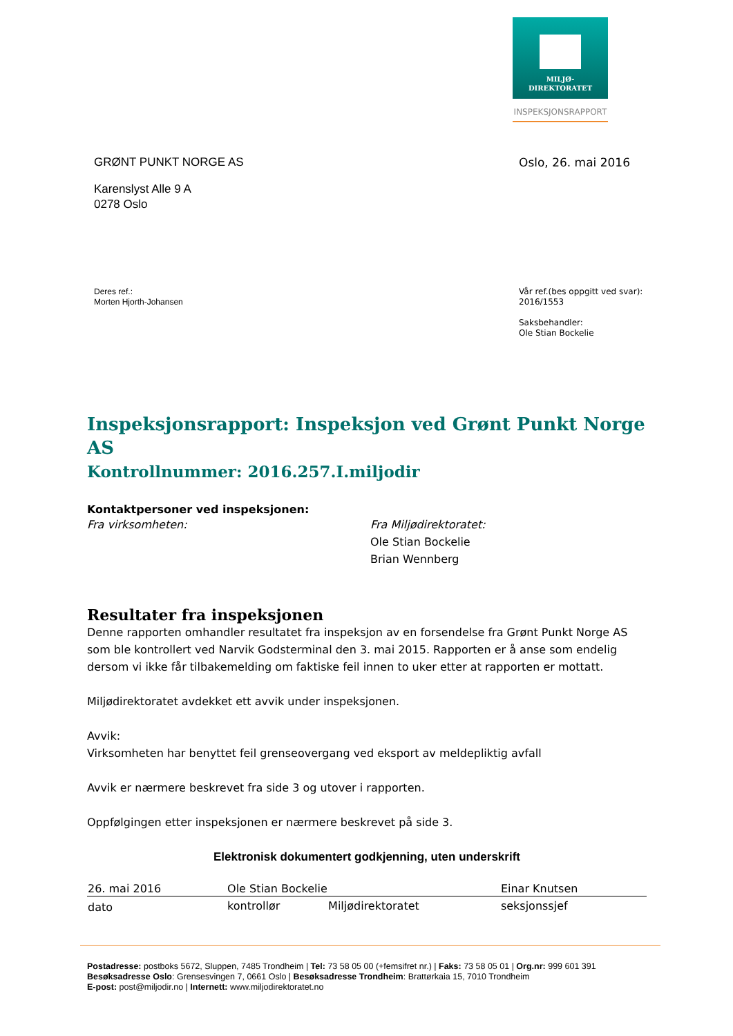MILJØ-
DIREKTORATET
INSPEKSJONSRAPPORT
GRØNT PUNKT NORGE AS Oslo, 26. mai 2016
Karenslyst Alle 9 A
0278 Oslo
Deres ref.:
Morten Hjorth-Johansen
Vår ref.(bes oppgitt ved svar):
2016/1553
Saksbehandler:
Ole Stian Bockelie
Inspeksjonsrapport: Inspeksjon ved Grønt Punkt Norge AS
Kontrollnummer: 2016.257.I.miljodir
Kontaktpersoner ved inspeksjonen:
Fra virksomheten: Fra Miljødirektoratet:
Ole Stian Bockelie
Brian Wennberg
Resultater fra inspeksjonen
Denne rapporten omhandler resultatet fra inspeksjon av en forsendelse fra Grønt Punkt Norge AS som ble kontrollert ved Narvik Godsterminal den 3. mai 2015. Rapporten er å anse som endelig dersom vi ikke får tilbakemelding om faktiske feil innen to uker etter at rapporten er mottatt.
Miljødirektoratet avdekket ett avvik under inspeksjonen.
Avvik:
Virksomheten har benyttet feil grenseovergang ved eksport av meldepliktig avfall
Avvik er nærmere beskrevet fra side 3 og utover i rapporten.
Oppfølgingen etter inspeksjonen er nærmere beskrevet på side 3.
Elektronisk dokumentert godkjenning, uten underskrift
| 26. mai 2016 | Ole Stian Bockelie | | Einar Knutsen |
| dato | kontrollør | Miljødirektoratet | seksjonssjef |
Postadresse: postboks 5672, Sluppen, 7485 Trondheim | Tel: 73 58 05 00 (+femsifret nr.) | Faks: 73 58 05 01 | Org.nr: 999 601 391
Besøksadresse Oslo: Grensesvingen 7, 0661 Oslo | Besøksadresse Trondheim: Brattørkaia 15, 7010 Trondheim
E-post: post@miljodir.no | Internett: www.miljodirektoratet.no